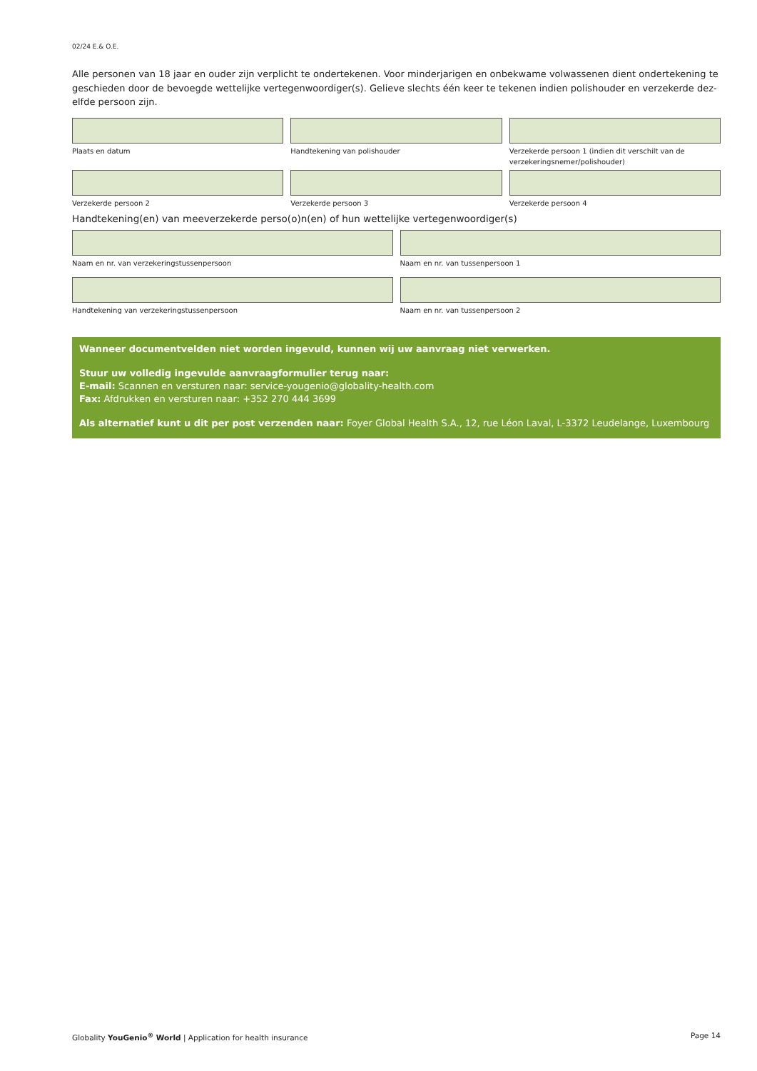02/24 E.& O.E.
Alle personen van 18 jaar en ouder zijn verplicht te ondertekenen. Voor minderjarigen en onbekwame volwassenen dient ondertekening te geschieden door de bevoegde wettelijke vertegenwoordiger(s). Gelieve slechts één keer te tekenen indien polishouder en verzekerde dez-elfde persoon zijn.
Plaats en datum Handtekening van polishouder Verzekerde persoon 1 (indien dit verschilt van de verzekeringsnemer/polishouder)
Verzekerde persoon 2 Verzekerde persoon 3 Verzekerde persoon 4
Handtekening(en) van meeverzekerde perso(o)n(en) of hun wettelijke vertegenwoordiger(s)
Naam en nr. van verzekeringstussenpersoon
Naam en nr. van tussenpersoon 1
Handtekening van verzekeringstussenpersoon
Naam en nr. van tussenpersoon 2
Wanneer documentvelden niet worden ingevuld, kunnen wij uw aanvraag niet verwerken.
Stuur uw volledig ingevulde aanvraagformulier terug naar:
E-mail: Scannen en versturen naar: service-yougenio@globality-health.com
Fax: Afdrukken en versturen naar: +352 270 444 3699
Als alternatief kunt u dit per post verzenden naar: Foyer Global Health S.A., 12, rue Léon Laval, L-3372 Leudelange, Luxembourg
Globality YouGenio<sup>®</sup> World | Application for health insurance Page 14